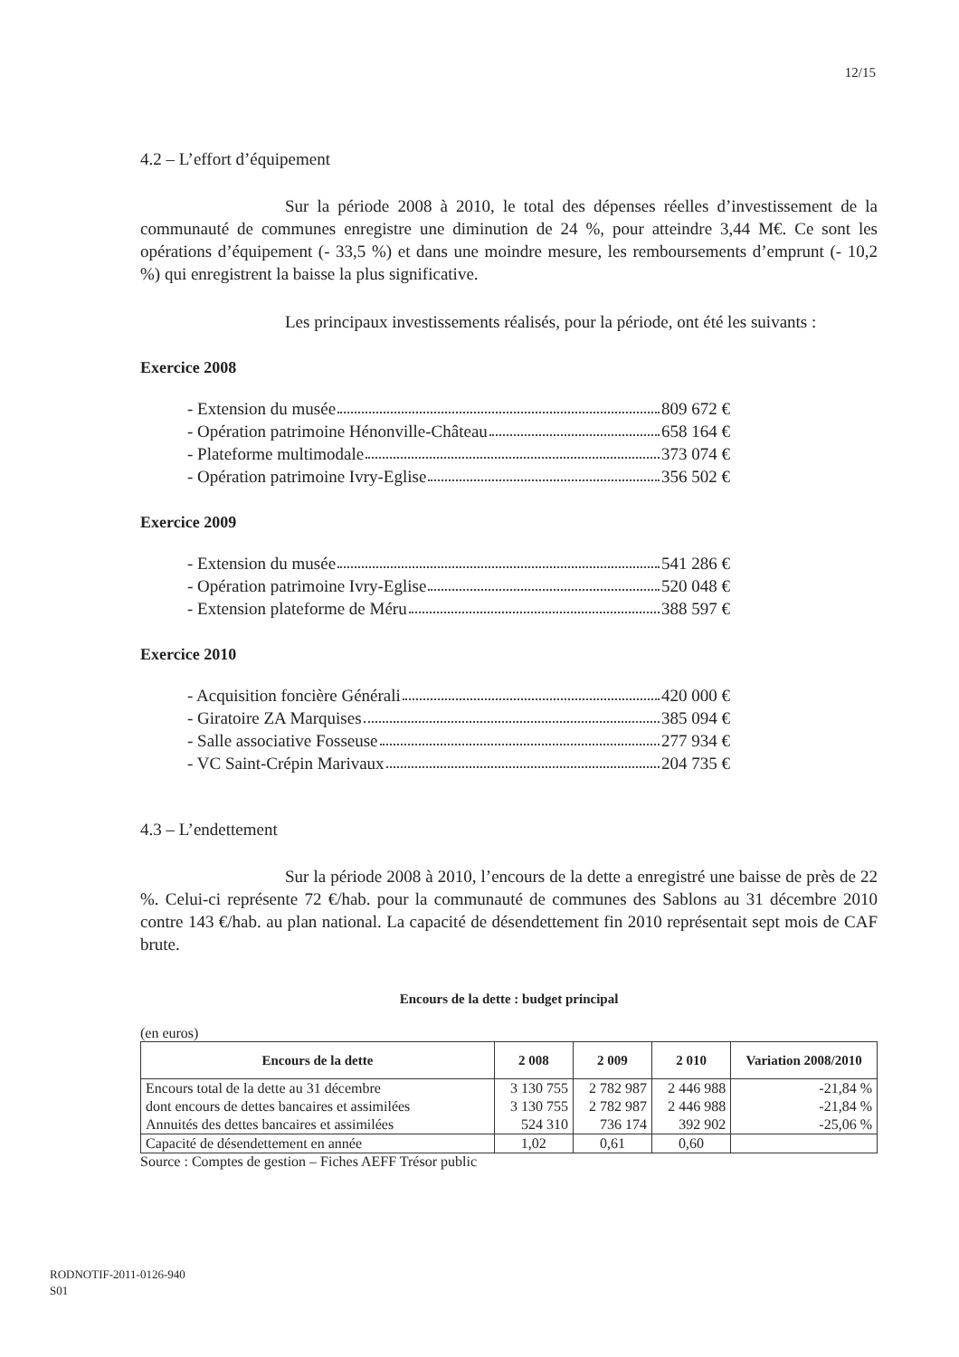12/15
4.2 – L’effort d’équipement
Sur la période 2008 à 2010, le total des dépenses réelles d’investissement de la communauté de communes enregistre une diminution de 24 %, pour atteindre 3,44 M€. Ce sont les opérations d’équipement (- 33,5 %) et dans une moindre mesure, les remboursements d’emprunt (- 10,2 %) qui enregistrent la baisse la plus significative.
Les principaux investissements réalisés, pour la période, ont été les suivants :
Exercice 2008
- Extension du musée 809 672 €
- Opération patrimoine Hénonville-Château 658 164 €
- Plateforme multimodale 373 074 €
- Opération patrimoine Ivry-Eglise 356 502 €
Exercice 2009
- Extension du musée 541 286 €
- Opération patrimoine Ivry-Eglise 520 048 €
- Extension plateforme de Méru 388 597 €
Exercice 2010
- Acquisition foncière Générali 420 000 €
- Giratoire ZA Marquises 385 094 €
- Salle associative Fosseuse 277 934 €
- VC Saint-Crépin Marivaux 204 735 €
4.3 – L’endettement
Sur la période 2008 à 2010, l’encours de la dette a enregistré une baisse de près de 22 %. Celui-ci représente 72 €/hab. pour la communauté de communes des Sablons au 31 décembre 2010 contre 143 €/hab. au plan national. La capacité de désendettement fin 2010 représentait sept mois de CAF brute.
Encours de la dette : budget principal
(en euros)
| Encours de la dette | 2 008 | 2 009 | 2 010 | Variation 2008/2010 |
| --- | --- | --- | --- | --- |
| Encours total de la dette au 31 décembre | 3 130 755 | 2 782 987 | 2 446 988 | -21,84 % |
| dont encours de dettes bancaires et assimilées | 3 130 755 | 2 782 987 | 2 446 988 | -21,84 % |
| Annuités des dettes bancaires et assimilées | 524 310 | 736 174 | 392 902 | -25,06 % |
| Capacité de désendettement en année | 1,02 | 0,61 | 0,60 | |
Source : Comptes de gestion – Fiches AEFF Trésor public
RODNOTIF-2011-0126-940
S01